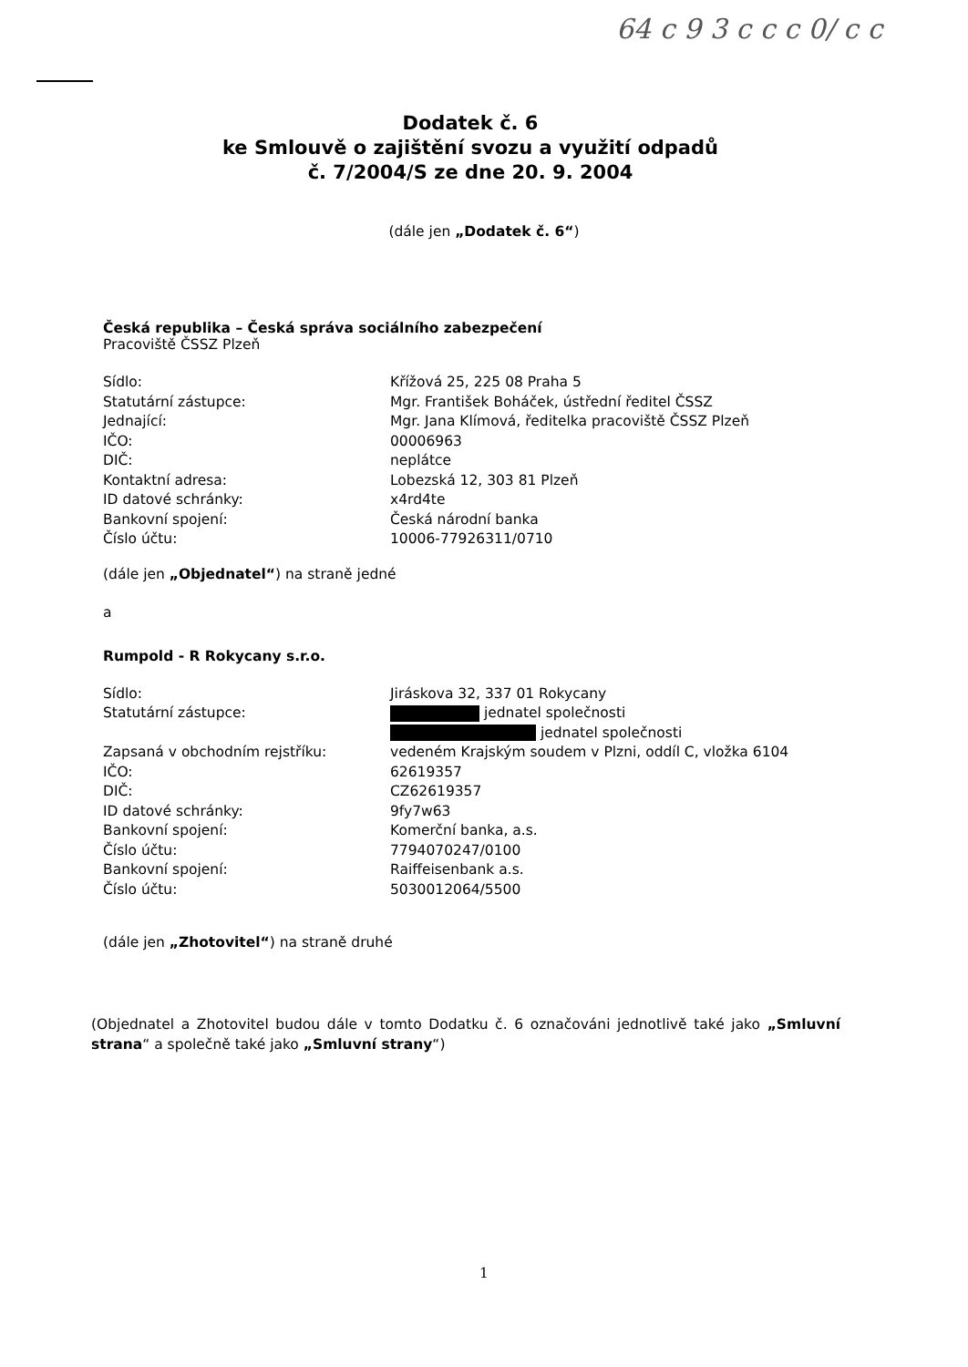64 c 9 3 c c c 0/ c c
Dodatek č. 6
ke Smlouvě o zajištění svozu a využití odpadů
č. 7/2004/S ze dne 20. 9. 2004
(dále jen „Dodatek č. 6“)
Česká republika – Česká správa sociálního zabezpečení
Pracoviště ČSSZ Plzeň
Sídlo: Křížová 25, 225 08 Praha 5
Statutární zástupce: Mgr. František Boháček, ústřední ředitel ČSSZ
Jednající: Mgr. Jana Klímová, ředitelka pracoviště ČSSZ Plzeň
IČO: 00006963
DIČ: neplátce
Kontaktní adresa: Lobezská 12, 303 81 Plzeň
ID datové schránky: x4rd4te
Bankovní spojení: Česká národní banka
Číslo účtu: 10006-77926311/0710
(dále jen „Objednatel“) na straně jedné
a
Rumpold - R Rokycany s.r.o.
Sídlo: Jiráskova 32, 337 01 Rokycany
Statutární zástupce: jednatel společnosti
jednatel společnosti
Zapsaná v obchodním rejstříku: vedeném Krajským soudem v Plzni, oddíl C, vložka 6104
IČO: 62619357
DIČ: CZ62619357
ID datové schránky: 9fy7w63
Bankovní spojení: Komerční banka, a.s.
Číslo účtu: 7794070247/0100
Bankovní spojení: Raiffeisenbank a.s.
Číslo účtu: 5030012064/5500
(dále jen „Zhotovitel“) na straně druhé
(Objednatel a Zhotovitel budou dále v tomto Dodatku č. 6 označováni jednotlivě také jako „Smluvní strana“ a společně také jako „Smluvní strany“)
1